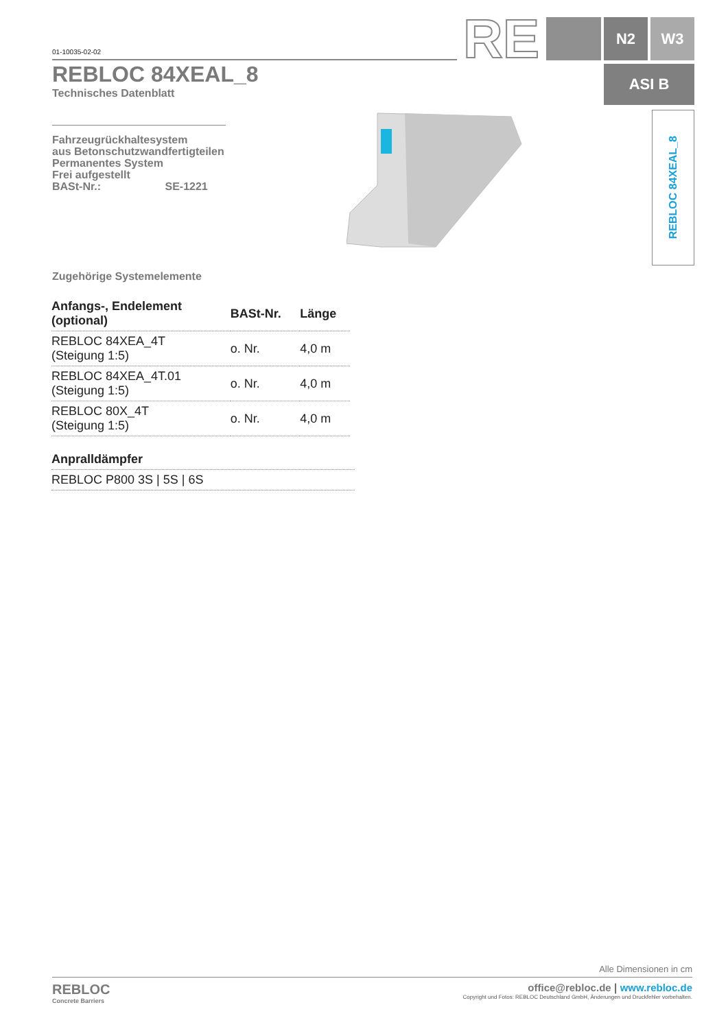01-10035-02-02 RE N2 W3
ASI B
REBLOC 84XEAL_8
REBLOC 84XEAL_8
Technisches Datenblatt
Fahrzeugrückhaltesystem
aus Betonschutzwandfertigteilen
Permanentes System
Frei aufgestellt
BASt-Nr.: SE-1221
Zugehörige Systemelemente
| Anfangs-, Endelement (optional) | BASt-Nr. | Länge |
| --- | --- | --- |
| REBLOC 84XEA_4T (Steigung 1:5) | o. Nr. | 4,0 m |
| REBLOC 84XEA_4T.01 (Steigung 1:5) | o. Nr. | 4,0 m |
| REBLOC 80X_4T (Steigung 1:5) | o. Nr. | 4,0 m |
| Anpralldämpfer |
| --- |
| REBLOC P800 3S / 5S / 6S |
Alle Dimensionen in cm
REBLOC
Concrete Barriers
office@rebloc.de | www.rebloc.de
Copyright und Fotos: REBLOC Deutschland GmbH, Änderungen und Druckfehler vorbehalten.